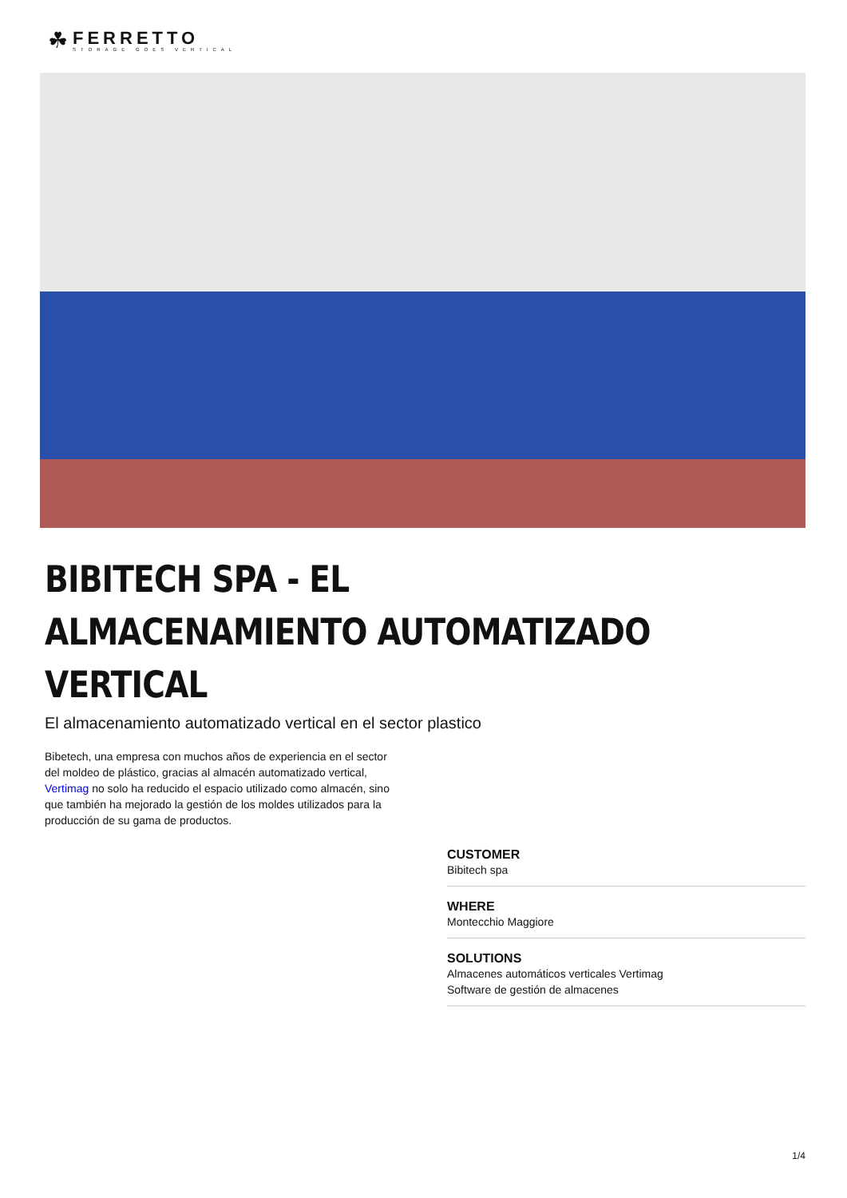☘
FERRETTO
STORAGE GOES VERTICAL
BIBITECH SPA - EL ALMACENAMIENTO AUTOMATIZADO VERTICAL
El almacenamiento automatizado vertical en el sector plastico
Bibetech, una empresa con muchos años de experiencia en el sector del moldeo de plástico, gracias al almacén automatizado vertical, Vertimag no solo ha reducido el espacio utilizado como almacén, sino que también ha mejorado la gestión de los moldes utilizados para la producción de su gama de productos.
CUSTOMER
Bibitech spa
WHERE
Montecchio Maggiore
SOLUTIONS
Almacenes automáticos verticales Vertimag
Software de gestión de almacenes
1/4